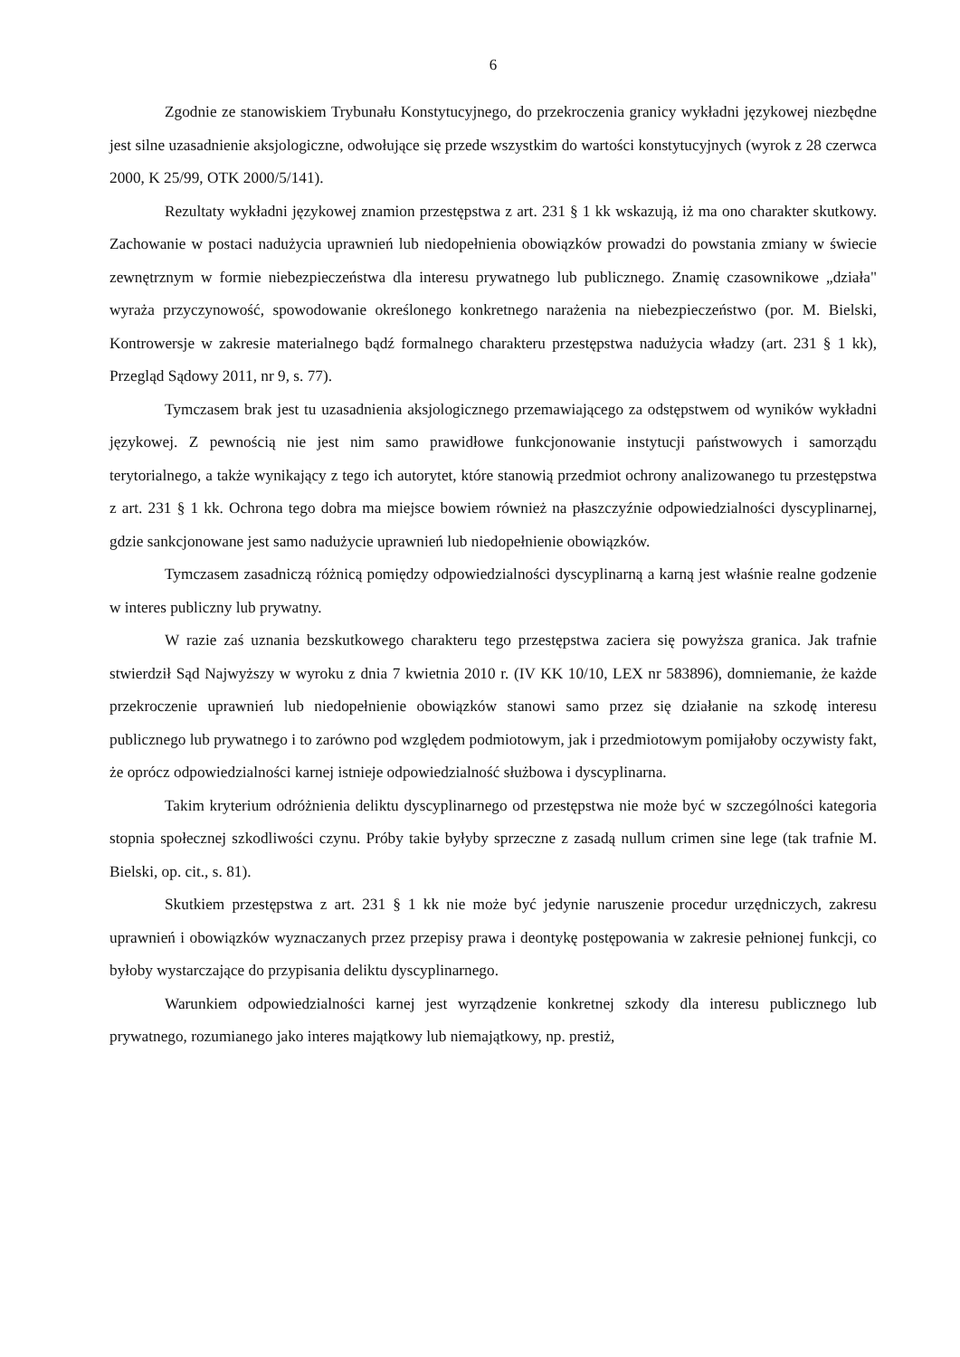6
Zgodnie ze stanowiskiem Trybunału Konstytucyjnego, do przekroczenia granicy wykładni językowej niezbędne jest silne uzasadnienie aksjologiczne, odwołujące się przede wszystkim do wartości konstytucyjnych (wyrok z 28 czerwca 2000, K 25/99, OTK 2000/5/141).
Rezultaty wykładni językowej znamion przestępstwa z art. 231 § 1 kk wskazują, iż ma ono charakter skutkowy. Zachowanie w postaci nadużycia uprawnień lub niedopełnienia obowiązków prowadzi do powstania zmiany w świecie zewnętrznym w formie niebezpieczeństwa dla interesu prywatnego lub publicznego. Znamię czasownikowe „działa" wyraża przyczynowość, spowodowanie określonego konkretnego narażenia na niebezpieczeństwo (por. M. Bielski, Kontrowersje w zakresie materialnego bądź formalnego charakteru przestępstwa nadużycia władzy (art. 231 § 1 kk), Przegląd Sądowy 2011, nr 9, s. 77).
Tymczasem brak jest tu uzasadnienia aksjologicznego przemawiającego za odstępstwem od wyników wykładni językowej. Z pewnością nie jest nim samo prawidłowe funkcjonowanie instytucji państwowych i samorządu terytorialnego, a także wynikający z tego ich autorytet, które stanowią przedmiot ochrony analizowanego tu przestępstwa z art. 231 § 1 kk. Ochrona tego dobra ma miejsce bowiem również na płaszczyźnie odpowiedzialności dyscyplinarnej, gdzie sankcjonowane jest samo nadużycie uprawnień lub niedopełnienie obowiązków.
Tymczasem zasadniczą różnicą pomiędzy odpowiedzialności dyscyplinarną a karną jest właśnie realne godzenie w interes publiczny lub prywatny.
W razie zaś uznania bezskutkowego charakteru tego przestępstwa zaciera się powyższa granica. Jak trafnie stwierdził Sąd Najwyższy w wyroku z dnia 7 kwietnia 2010 r. (IV KK 10/10, LEX nr 583896), domniemanie, że każde przekroczenie uprawnień lub niedopełnienie obowiązków stanowi samo przez się działanie na szkodę interesu publicznego lub prywatnego i to zarówno pod względem podmiotowym, jak i przedmiotowym pomijałoby oczywisty fakt, że oprócz odpowiedzialności karnej istnieje odpowiedzialność służbowa i dyscyplinarna.
Takim kryterium odróżnienia deliktu dyscyplinarnego od przestępstwa nie może być w szczególności kategoria stopnia społecznej szkodliwości czynu. Próby takie byłyby sprzeczne z zasadą nullum crimen sine lege (tak trafnie M. Bielski, op. cit., s. 81).
Skutkiem przestępstwa z art. 231 § 1 kk nie może być jedynie naruszenie procedur urzędniczych, zakresu uprawnień i obowiązków wyznaczanych przez przepisy prawa i deontykę postępowania w zakresie pełnionej funkcji, co byłoby wystarczające do przypisania deliktu dyscyplinarnego.
Warunkiem odpowiedzialności karnej jest wyrządzenie konkretnej szkody dla interesu publicznego lub prywatnego, rozumianego jako interes majątkowy lub niemajątkowy, np. prestiż,